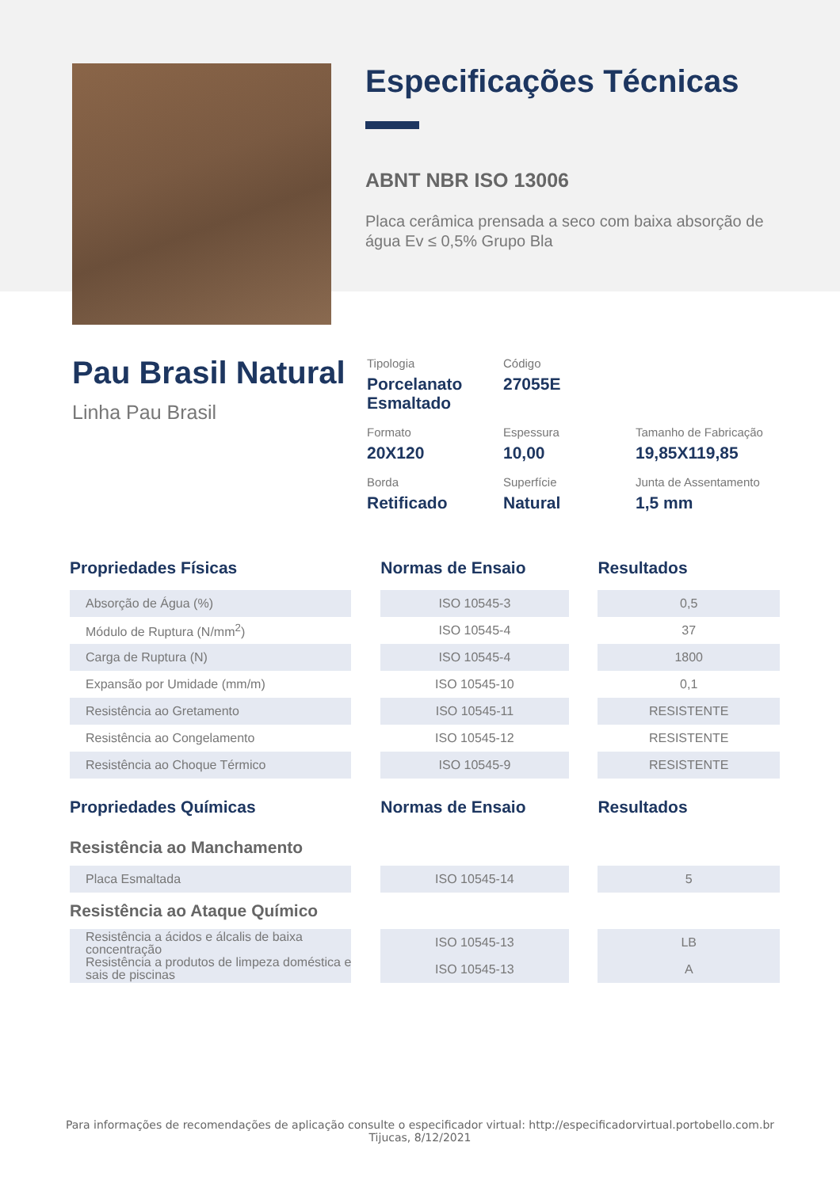Especificações Técnicas
ABNT NBR ISO 13006
Placa cerâmica prensada a seco com baixa absorção de água Ev ≤ 0,5% Grupo Bla
Pau Brasil Natural
Linha Pau Brasil
Tipologia
Porcelanato
Esmaltado
Código
27055E
Formato
20X120
Espessura
10,00
Tamanho de Fabricação
19,85X119,85
Borda
Retificado
Superfície
Natural
Junta de Assentamento
1,5 mm
| Propriedades Físicas | | Normas de Ensaio | | Resultados |
| --- | --- | --- | --- | --- |
| Absorção de Água (%) | | ISO 10545-3 | | 0,5 |
| Módulo de Ruptura (N/mm<sup>2</sup>) | | ISO 10545-4 | | 37 |
| Carga de Ruptura (N) | | ISO 10545-4 | | 1800 |
| Expansão por Umidade (mm/m) | | ISO 10545-10 | | 0,1 |
| Resistência ao Gretamento | | ISO 10545-11 | | RESISTENTE |
| Resistência ao Congelamento | | ISO 10545-12 | | RESISTENTE |
| Resistência ao Choque Térmico | | ISO 10545-9 | | RESISTENTE |
| Propriedades Químicas | | Normas de Ensaio | | Resultados |
| Resistência ao Manchamento | | | | |
| Placa Esmaltada | | ISO 10545-14 | | 5 |
| Resistência ao Ataque Químico | | | | |
| Resistência a ácidos e álcalis de baixa concentração Resistência a produtos de limpeza doméstica e sais de piscinas | | ISO 10545-13 ISO 10545-13 | | LB A |
Para informações de recomendações de aplicação consulte o especificador virtual: http://especificadorvirtual.portobello.com.br
Tijucas, 8/12/2021